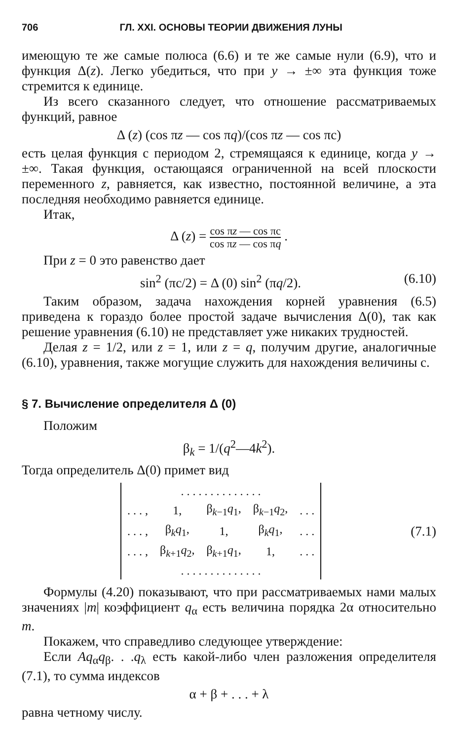706 ГЛ. XXI. ОСНОВЫ ТЕОРИИ ДВИЖЕНИЯ ЛУНЫ
имеющую те же самые полюса (6.6) и те же самые нули (6.9), что и функция Δ(z). Легко убедиться, что при y → ±∞ эта функция тоже стремится к единице.
Из всего сказанного следует, что отношение рассматриваемых функций, равное
Δ (z) (cos πz — cos πq)/(cos πz — cos πc)
есть целая функция с периодом 2, стремящаяся к единице, когда y → ±∞. Такая функция, остающаяся ограниченной на всей плоскости переменного z, равняется, как известно, постоянной величине, а эта последняя необходимо равняется единице.
Итак,
Δ (z) = cos πz — cos πc cos πz — cos πq .
При z = 0 это равенство дает
sin<sup>2</sup> (πc/2) = Δ (0) sin<sup>2</sup> (πq/2). (6.10)
Таким образом, задача нахождения корней уравнения (6.5) приведена к гораздо более простой задаче вычисления Δ(0), так как решение уравнения (6.10) не представляет уже никаких трудностей.
Делая z = 1/2, или z = 1, или z = q, получим другие, аналогичные (6.10), уравнения, также могущие служить для нахождения величины c.
§ 7. Вычисление определителя Δ (0)
Положим
β<sub>k</sub> = 1/(q<sup>2</sup>—4k<sup>2</sup>).
Тогда определитель Δ(0) примет вид
| . . . . . . . . . . . . . . | | | | |
| . . . , | 1, | β<sub>k−1</sub> q<sub>1</sub>, | β<sub>k−1</sub> q<sub>2</sub>, | . . . |
| . . . , | β<sub>k</sub> q<sub>1</sub>, | 1, | β<sub>k</sub> q<sub>1</sub>, | . . . |
| . . . , | β<sub>k+1</sub> q<sub>2</sub>, | β<sub>k+1</sub> q<sub>1</sub>, | 1, | . . . |
| . . . . . . . . . . . . . . | | | | |
(7.1)
Формулы (4.20) показывают, что при рассматриваемых нами малых значениях |m| коэффициент q<sub>α</sub> есть величина порядка 2α относительно m.
Покажем, что справедливо следующее утверждение:
Если Aq<sub>α</sub>q<sub>β</sub>. . .q<sub>λ</sub> есть какой-либо член разложения определителя (7.1), то сумма индексов
α + β + . . . + λ
равна четному числу.